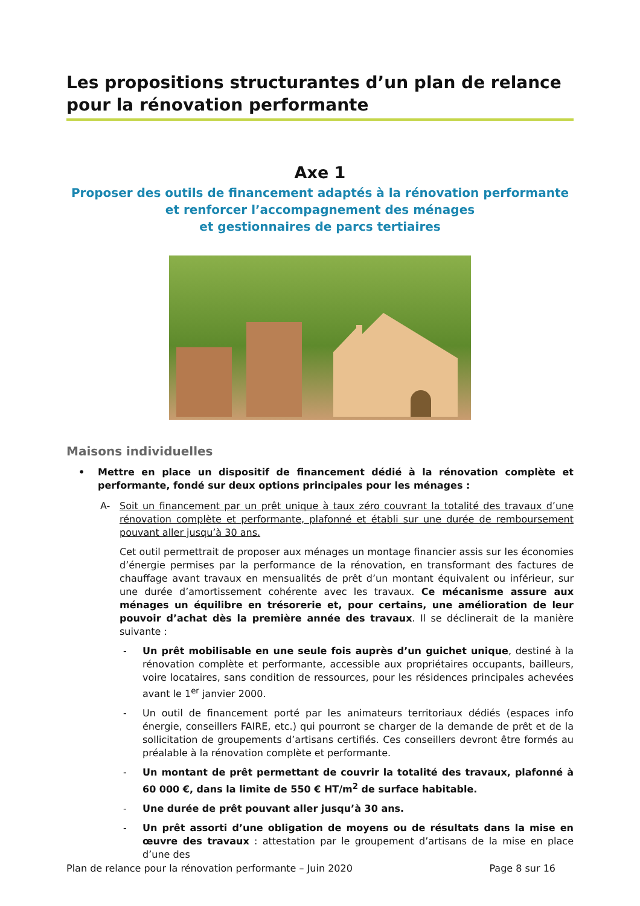Les propositions structurantes d’un plan de relance pour la rénovation performante
Axe 1
Proposer des outils de financement adaptés à la rénovation performante
et renforcer l’accompagnement des ménages
et gestionnaires de parcs tertiaires
Maisons individuelles
• Mettre en place un dispositif de financement dédié à la rénovation complète et performante, fondé sur deux options principales pour les ménages :
A- Soit un financement par un prêt unique à taux zéro couvrant la totalité des travaux d’une rénovation complète et performante, plafonné et établi sur une durée de remboursement pouvant aller jusqu’à 30 ans.
Cet outil permettrait de proposer aux ménages un montage financier assis sur les économies d’énergie permises par la performance de la rénovation, en transformant des factures de chauffage avant travaux en mensualités de prêt d’un montant équivalent ou inférieur, sur une durée d’amortissement cohérente avec les travaux. Ce mécanisme assure aux ménages un équilibre en trésorerie et, pour certains, une amélioration de leur pouvoir d’achat dès la première année des travaux. Il se déclinerait de la manière suivante :
- Un prêt mobilisable en une seule fois auprès d’un guichet unique, destiné à la rénovation complète et performante, accessible aux propriétaires occupants, bailleurs, voire locataires, sans condition de ressources, pour les résidences principales achevées avant le 1<sup>er</sup> janvier 2000.
- Un outil de financement porté par les animateurs territoriaux dédiés (espaces info énergie, conseillers FAIRE, etc.) qui pourront se charger de la demande de prêt et de la sollicitation de groupements d’artisans certifiés. Ces conseillers devront être formés au préalable à la rénovation complète et performante.
- Un montant de prêt permettant de couvrir la totalité des travaux, plafonné à 60 000 €, dans la limite de 550 € HT/m<sup>2</sup> de surface habitable.
- Une durée de prêt pouvant aller jusqu’à 30 ans.
- Un prêt assorti d’une obligation de moyens ou de résultats dans la mise en œuvre des travaux : attestation par le groupement d’artisans de la mise en place d’une des
Plan de relance pour la rénovation performante – Juin 2020 Page 8 sur 16